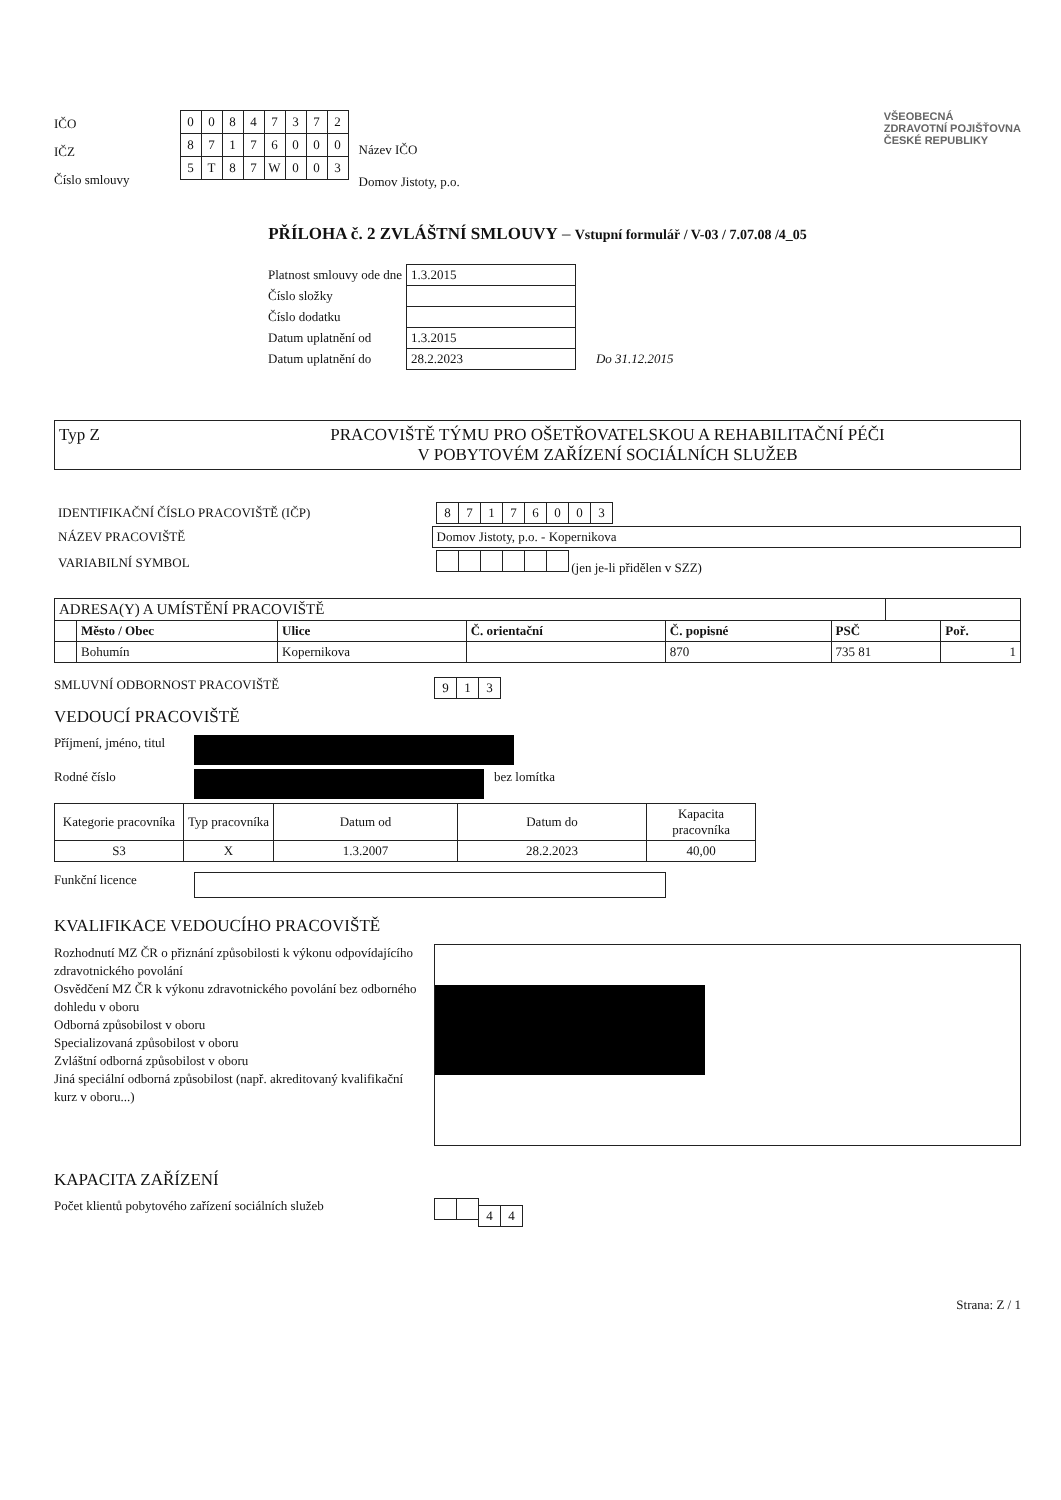IČO
IČZ
Číslo smlouvy
| 0 | 0 | 8 | 4 | 7 | 3 | 7 | 2 |
| 8 | 7 | 1 | 7 | 6 | 0 | 0 | 0 |
| 5 | T | 8 | 7 | W | 0 | 0 | 3 |
Název IČO
Domov Jistoty, p.o.
VŠEOBECNÁ
ZDRAVOTNÍ POJIŠŤOVNA
ČESKÉ REPUBLIKY
PŘÍLOHA č. 2 ZVLÁŠTNÍ SMLOUVY – Vstupní formulář / V-03 / 7.07.08 /4_05
| Platnost smlouvy ode dne | 1.3.2015 | |
| Číslo složky | | |
| Číslo dodatku | | |
| Datum uplatnění od | 1.3.2015 | |
| Datum uplatnění do | 28.2.2023 | Do 31.12.2015 |
Typ Z PRACOVIŠTĚ TÝMU PRO OŠETŘOVATELSKOU A REHABILITAČNÍ PÉČI
V POBYTOVÉM ZAŘÍZENÍ SOCIÁLNÍCH SLUŽEB
| IDENTIFIKAČNÍ ČÍSLO PRACOVIŠTĚ (IČP) | 8 7 1 7 6 0 0 3 |
| NÁZEV PRACOVIŠTĚ | Domov Jistoty, p.o. - Kopernikova |
| VARIABILNÍ SYMBOL | (jen je-li přidělen v SZZ) |
| ADRESA(Y) A UMÍSTĚNÍ PRACOVIŠTĚ | | | | | | | |
| --- | --- | --- | --- | --- | --- | --- | --- |
| | Město / Obec | Ulice | Č. orientační | Č. popisné | PSČ | | Poř. |
| | Bohumín | Kopernikova | | 870 | 735 81 | | 1 |
SMLUVNÍ ODBORNOST PRACOVIŠTĚ 9 1 3
VEDOUCÍ PRACOVIŠTĚ
Příjmení, jméno, titul
Rodné číslo bez lomítka
| Kategorie pracovníka | Typ pracovníka | Datum od | Datum do | Kapacita pracovníka |
| --- | --- | --- | --- | --- |
| S3 | X | 1.3.2007 | 28.2.2023 | 40,00 |
Funkční licence
KVALIFIKACE VEDOUCÍHO PRACOVIŠTĚ
Rozhodnutí MZ ČR o přiznání způsobilosti k výkonu odpovídajícího zdravotnického povolání
Osvědčení MZ ČR k výkonu zdravotnického povolání bez odborného dohledu v oboru
Odborná způsobilost v oboru
Specializovaná způsobilost v oboru
Zvláštní odborná způsobilost v oboru
Jiná speciální odborná způsobilost (např. akreditovaný kvalifikační kurz v oboru...)
KAPACITA ZAŘÍZENÍ
Počet klientů pobytového zařízení sociálních služeb 44
Strana: Z / 1